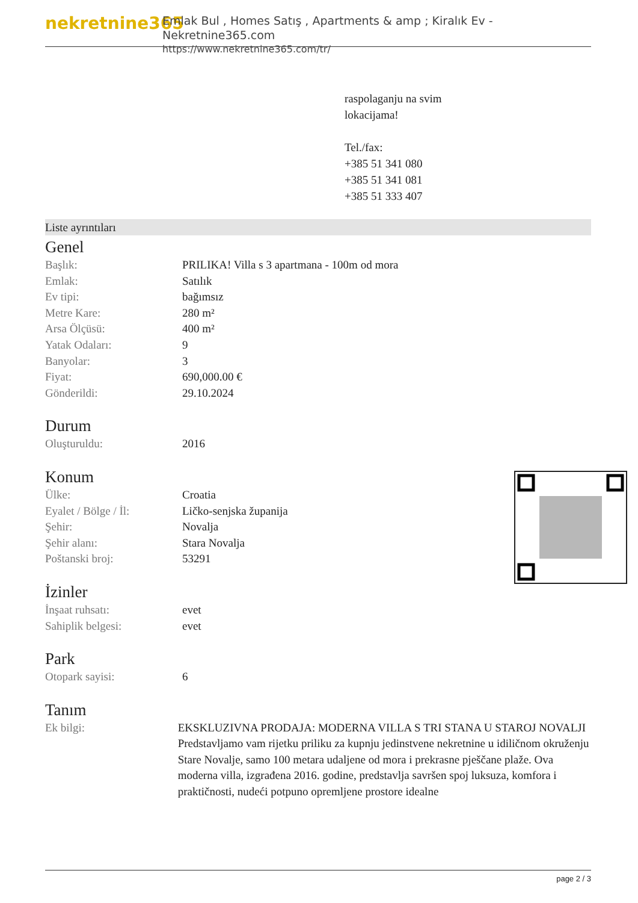nekretnine365
Emlak Bul , Homes Satış , Apartments & amp ; Kiralık Ev - Nekretnine365.com
https://www.nekretnine365.com/tr/
raspolaganju na svim
lokacijama!
Tel./fax:
+385 51 341 080
+385 51 341 081
+385 51 333 407
Liste ayrıntıları
Genel
| Başlık: | PRILIKA! Villa s 3 apartmana - 100m od mora |
| Emlak: | Satılık |
| Ev tipi: | bağımsız |
| Metre Kare: | 280 m² |
| Arsa Ölçüsü: | 400 m² |
| Yatak Odaları: | 9 |
| Banyolar: | 3 |
| Fiyat: | 690,000.00 € |
| Gönderildi: | 29.10.2024 |
Durum
| Oluşturuldu: | 2016 |
Konum
| Ülke: | Croatia |
| Eyalet / Bölge / İl: | Ličko-senjska županija |
| Şehir: | Novalja |
| Şehir alanı: | Stara Novalja |
| Poštanski broj: | 53291 |
İzinler
| İnşaat ruhsatı: | evet |
| Sahiplik belgesi: | evet |
Park
| Otopark sayisi: | 6 |
Tanım
| Ek bilgi: | EKSKLUZIVNA PRODAJA: MODERNA VILLA S TRI STANA U STAROJ NOVALJI Predstavljamo vam rijetku priliku za kupnju jedinstvene nekretnine u idiličnom okruženju Stare Novalje, samo 100 metara udaljene od mora i prekrasne pješčane plaže. Ova moderna villa, izgrađena 2016. godine, predstavlja savršen spoj luksuza, komfora i praktičnosti, nudeći potpuno opremljene prostore idealne |
page 2 / 3